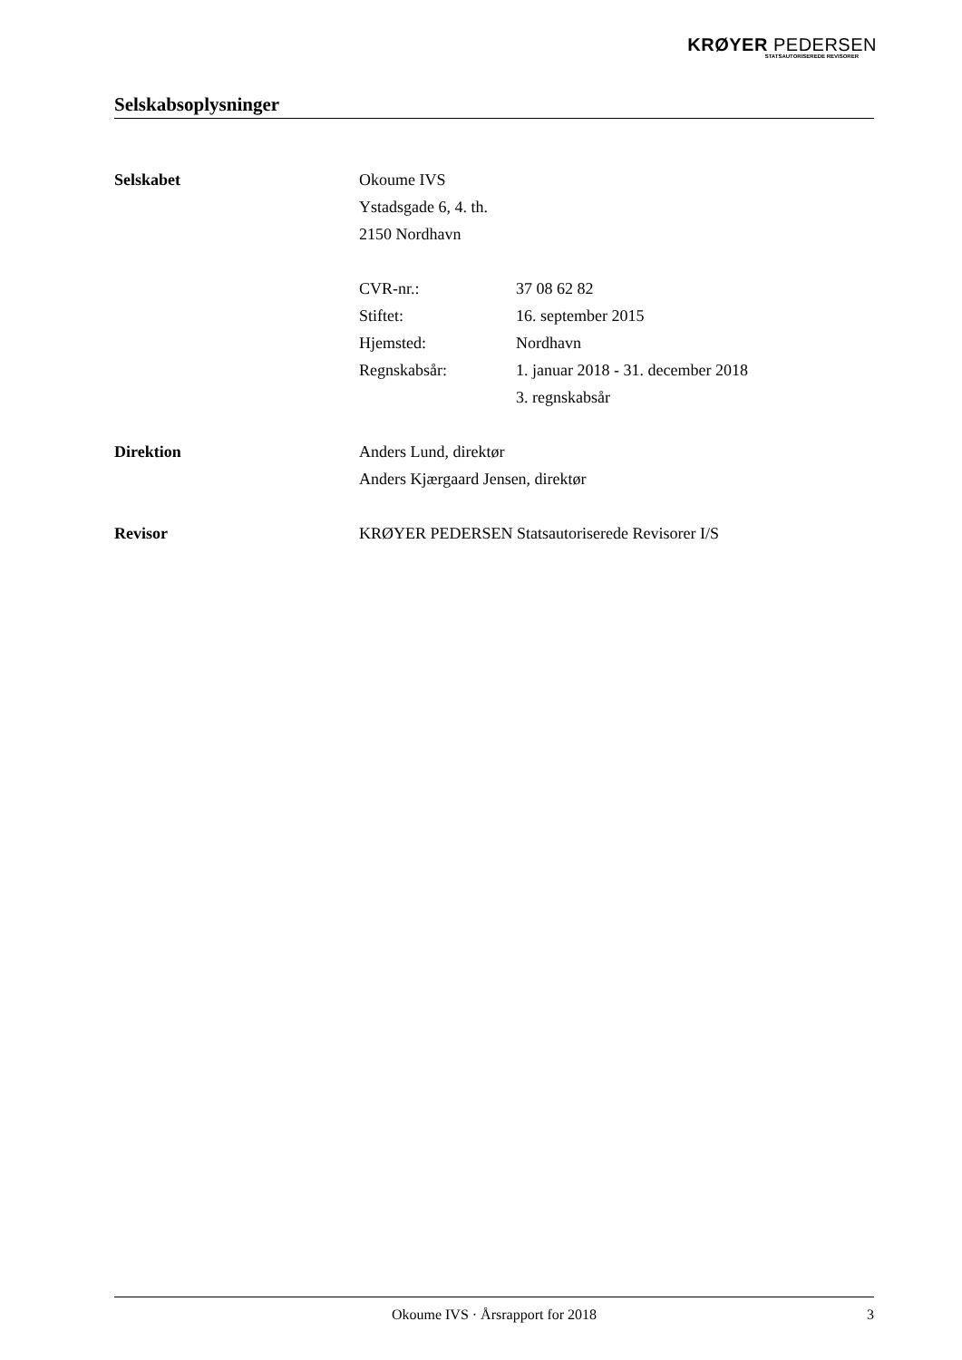KRØYER PEDERSEN
STATSAUTORISEREDE REVISORER
Selskabsoplysninger
Selskabet Okoume IVS
Ystadsgade 6, 4. th.
2150 Nordhavn
CVR-nr.: 37 08 62 82
Stiftet: 16. september 2015
Hjemsted: Nordhavn
Regnskabsår: 1. januar 2018 - 31. december 2018
3. regnskabsår
Direktion Anders Lund, direktør
Anders Kjærgaard Jensen, direktør
Revisor KRØYER PEDERSEN Statsautoriserede Revisorer I/S
Okoume IVS · Årsrapport for 2018 3